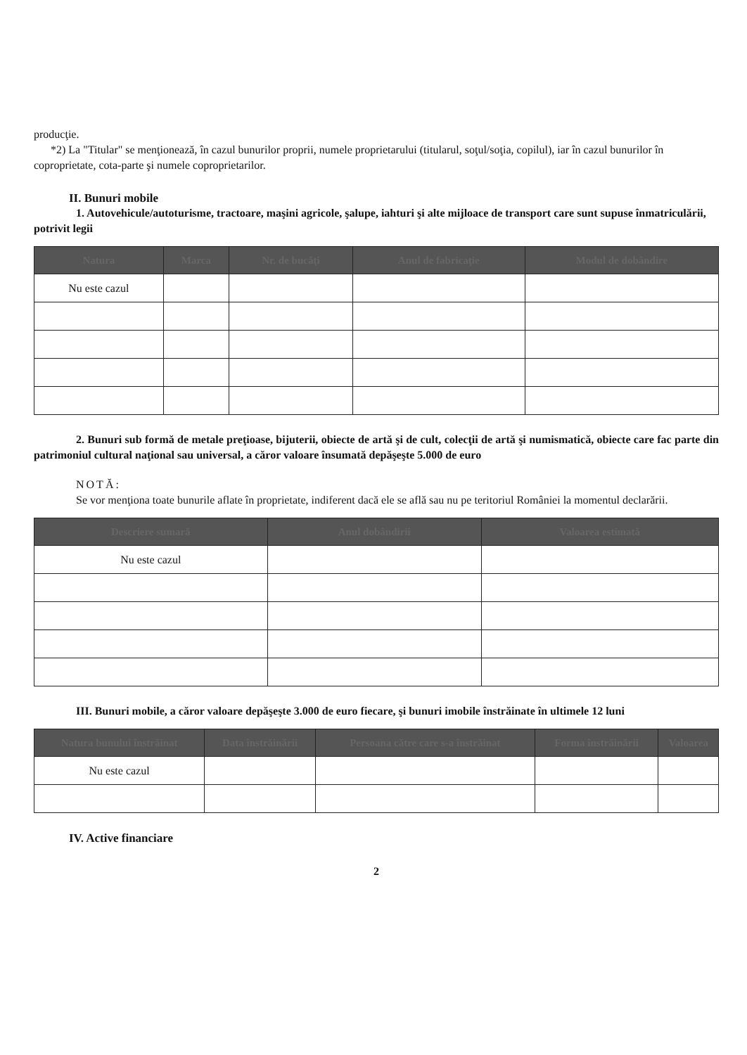producţie.
*2) La "Titular" se menţionează, în cazul bunurilor proprii, numele proprietarului (titularul, soţul/soţia, copilul), iar în cazul bunurilor în coproprietate, cota-parte şi numele coproprietarilor.
II. Bunuri mobile
1. Autovehicule/autoturisme, tractoare, maşini agricole, şalupe, iahturi şi alte mijloace de transport care sunt supuse înmatriculării, potrivit legii
| Natura | Marca | Nr. de bucăţi | Anul de fabricaţie | Modul de dobândire |
| --- | --- | --- | --- | --- |
| Nu este cazul | | | | |
2. Bunuri sub formă de metale preţioase, bijuterii, obiecte de artă şi de cult, colecţii de artă şi numismatică, obiecte care fac parte din patrimoniul cultural naţional sau universal, a căror valoare însumată depăşeşte 5.000 de euro
NOTĂ:
Se vor menţiona toate bunurile aflate în proprietate, indiferent dacă ele se află sau nu pe teritoriul României la momentul declarării.
| Descriere sumară | Anul dobândirii | Valoarea estimată |
| --- | --- | --- |
| Nu este cazul | | |
III. Bunuri mobile, a căror valoare depăşeşte 3.000 de euro fiecare, şi bunuri imobile înstrăinate în ultimele 12 luni
| Natura bunului înstrăinat | Data înstrăinării | Persoana către care s-a înstrăinat | Forma înstrăinării | Valoarea |
| --- | --- | --- | --- | --- |
| Nu este cazul | | | | |
IV. Active financiare
2